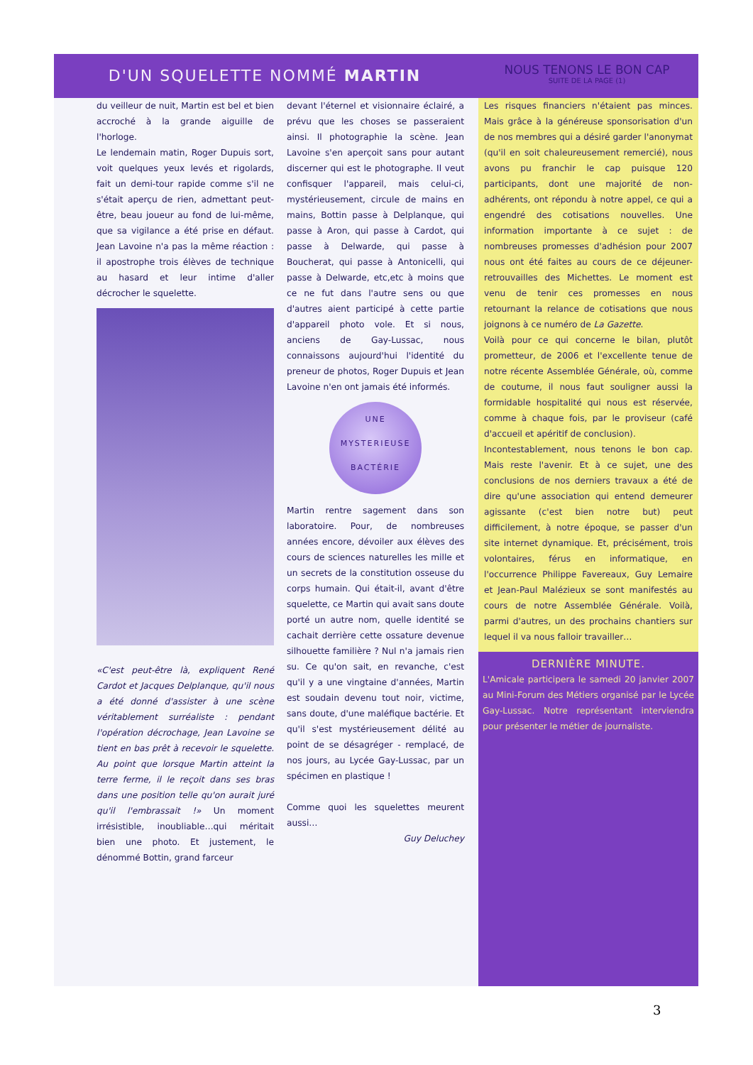D'UN SQUELETTE NOMMÉ MARTIN
NOUS TENONS LE BON CAP
SUITE DE LA PAGE (1)
du veilleur de nuit, Martin est bel et bien accroché à la grande aiguille de l'horloge.
Le lendemain matin, Roger Dupuis sort, voit quelques yeux levés et rigolards, fait un demi-tour rapide comme s'il ne s'était aperçu de rien, admettant peut-être, beau joueur au fond de lui-même, que sa vigilance a été prise en défaut. Jean Lavoine n'a pas la même réaction : il apostrophe trois élèves de technique au hasard et leur intime d'aller décrocher le squelette.
«C'est peut-être là, expliquent René Cardot et Jacques Delplanque, qu'il nous a été donné d'assister à une scène véritablement surréaliste : pendant l'opération décrochage, Jean Lavoine se tient en bas prêt à recevoir le squelette. Au point que lorsque Martin atteint la terre ferme, il le reçoit dans ses bras dans une position telle qu'on aurait juré qu'il l'embrassait !» Un moment irrésistible, inoubliable…qui méritait bien une photo. Et justement, le dénommé Bottin, grand farceur
devant l'éternel et visionnaire éclairé, a prévu que les choses se passeraient ainsi. Il photographie la scène. Jean Lavoine s'en aperçoit sans pour autant discerner qui est le photographe. Il veut confisquer l'appareil, mais celui-ci, mystérieusement, circule de mains en mains, Bottin passe à Delplanque, qui passe à Aron, qui passe à Cardot, qui passe à Delwarde, qui passe à Boucherat, qui passe à Antonicelli, qui passe à Delwarde, etc,etc à moins que ce ne fut dans l'autre sens ou que d'autres aient participé à cette partie d'appareil photo vole. Et si nous, anciens de Gay-Lussac, nous connaissons aujourd'hui l'identité du preneur de photos, Roger Dupuis et Jean Lavoine n'en ont jamais été informés.
UNE
MYSTERIEUSE
BACTÉRIE
Martin rentre sagement dans son laboratoire. Pour, de nombreuses années encore, dévoiler aux élèves des cours de sciences naturelles les mille et un secrets de la constitution osseuse du corps humain. Qui était-il, avant d'être squelette, ce Martin qui avait sans doute porté un autre nom, quelle identité se cachait derrière cette ossature devenue silhouette familière ? Nul n'a jamais rien su. Ce qu'on sait, en revanche, c'est qu'il y a une vingtaine d'années, Martin est soudain devenu tout noir, victime, sans doute, d'une maléfique bactérie. Et qu'il s'est mystérieusement délité au point de se désagréger - remplacé, de nos jours, au Lycée Gay-Lussac, par un spécimen en plastique !
Comme quoi les squelettes meurent aussi…
Guy Deluchey
Les risques financiers n'étaient pas minces. Mais grâce à la généreuse sponsorisation d'un de nos membres qui a désiré garder l'anonymat (qu'il en soit chaleureusement remercié), nous avons pu franchir le cap puisque 120 participants, dont une majorité de non-adhérents, ont répondu à notre appel, ce qui a engendré des cotisations nouvelles. Une information importante à ce sujet : de nombreuses promesses d'adhésion pour 2007 nous ont été faites au cours de ce déjeuner-retrouvailles des Michettes. Le moment est venu de tenir ces promesses en nous retournant la relance de cotisations que nous joignons à ce numéro de La Gazette.
Voilà pour ce qui concerne le bilan, plutôt prometteur, de 2006 et l'excellente tenue de notre récente Assemblée Générale, où, comme de coutume, il nous faut souligner aussi la formidable hospitalité qui nous est réservée, comme à chaque fois, par le proviseur (café d'accueil et apéritif de conclusion).
Incontestablement, nous tenons le bon cap. Mais reste l'avenir. Et à ce sujet, une des conclusions de nos derniers travaux a été de dire qu'une association qui entend demeurer agissante (c'est bien notre but) peut difficilement, à notre époque, se passer d'un site internet dynamique. Et, précisément, trois volontaires, férus en informatique, en l'occurrence Philippe Favereaux, Guy Lemaire et Jean-Paul Malézieux se sont manifestés au cours de notre Assemblée Générale. Voilà, parmi d'autres, un des prochains chantiers sur lequel il va nous falloir travailler…
DERNIÈRE MINUTE.
L'Amicale participera le samedi 20 janvier 2007 au Mini-Forum des Métiers organisé par le Lycée Gay-Lussac. Notre représentant interviendra pour présenter le métier de journaliste.
3